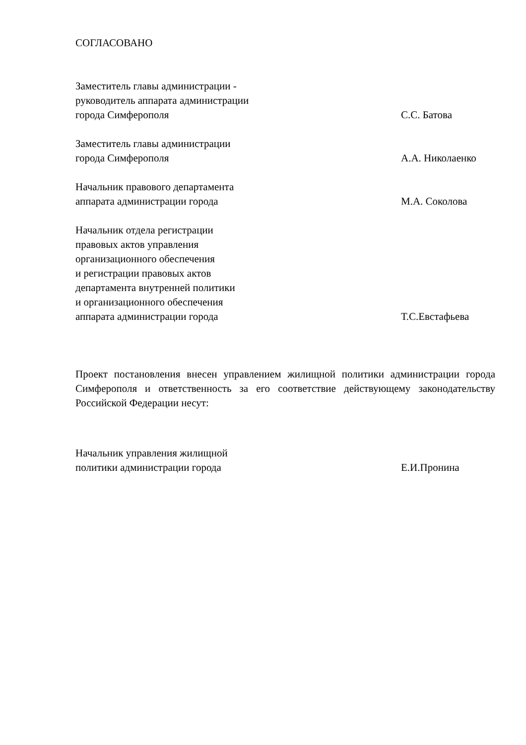СОГЛАСОВАНО
Заместитель главы администрации -
руководитель аппарата администрации
города Симферополя
С.С. Батова
Заместитель главы администрации
города Симферополя
А.А. Николаенко
Начальник правового департамента
аппарата администрации города
М.А. Соколова
Начальник отдела регистрации
правовых актов управления
организационного обеспечения
и регистрации правовых актов
департамента внутренней политики
и организационного обеспечения
аппарата администрации города
Т.С.Евстафьева
Проект постановления внесен управлением жилищной политики администрации города Симферополя и ответственность за его соответствие действующему законодательству Российской Федерации несут:
Начальник управления жилищной
политики администрации города
Е.И.Пронина